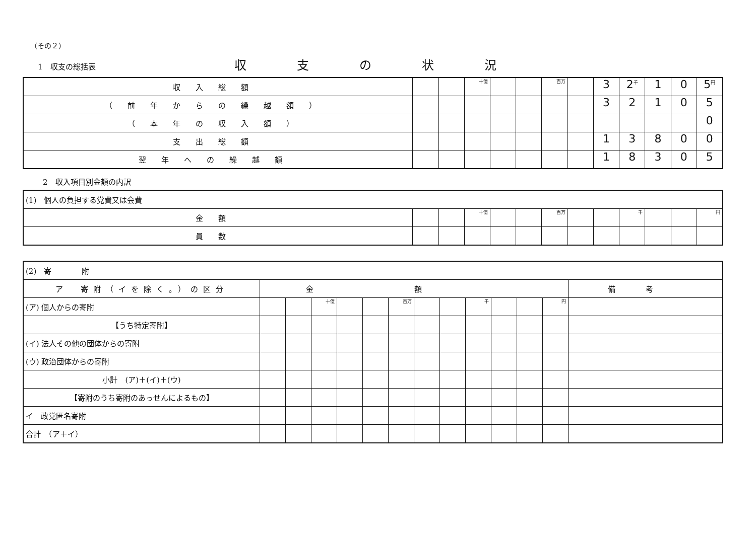（その２）
1　収支の総括表
収支の状況
| 収入総額 | | | 十億 | | | 百万 | | 3 | 2<sup>千</sup> | 1 | 0 | 5<sup>円</sup> |
| （前年からの繰越額） | | | | | | | | 3 | 2 | 1 | 0 | 5 |
| （本年の収入額） | | | | | | | | | | | | 0 |
| 支出総額 | | | | | | | | 1 | 3 | 8 | 0 | 0 |
| 翌年への繰越額 | | | | | | | | 1 | 8 | 3 | 0 | 5 |
2　収入項目別金額の内訳
| (1) 個人の負担する党費又は会費 | | | | | | | | | | | | |
| 金額 | | | 十億 | | | 百万 | | | 千 | | | 円 |
| 員数 | | | | | | | | | | | | |
| (2) 寄 附 | | | | | | | | | | | | | |
| ア 寄附（イを除く。）の区分 | 金額 | | | | | | | | | | | | 備考 |
| (ア) 個人からの寄附 | | | 十億 | | | 百万 | | | 千 | | | 円 | |
| 【うち特定寄附】 | | | | | | | | | | | | | |
| (イ) 法人その他の団体からの寄附 | | | | | | | | | | | | | |
| (ウ) 政治団体からの寄附 | | | | | | | | | | | | | |
| 小計 (ア)＋(イ)＋(ウ) | | | | | | | | | | | | | |
| 【寄附のうち寄附のあっせんによるもの】 | | | | | | | | | | | | | |
| イ 政党匿名寄附 | | | | | | | | | | | | | |
| 合計 （ア＋イ） | | | | | | | | | | | | | |